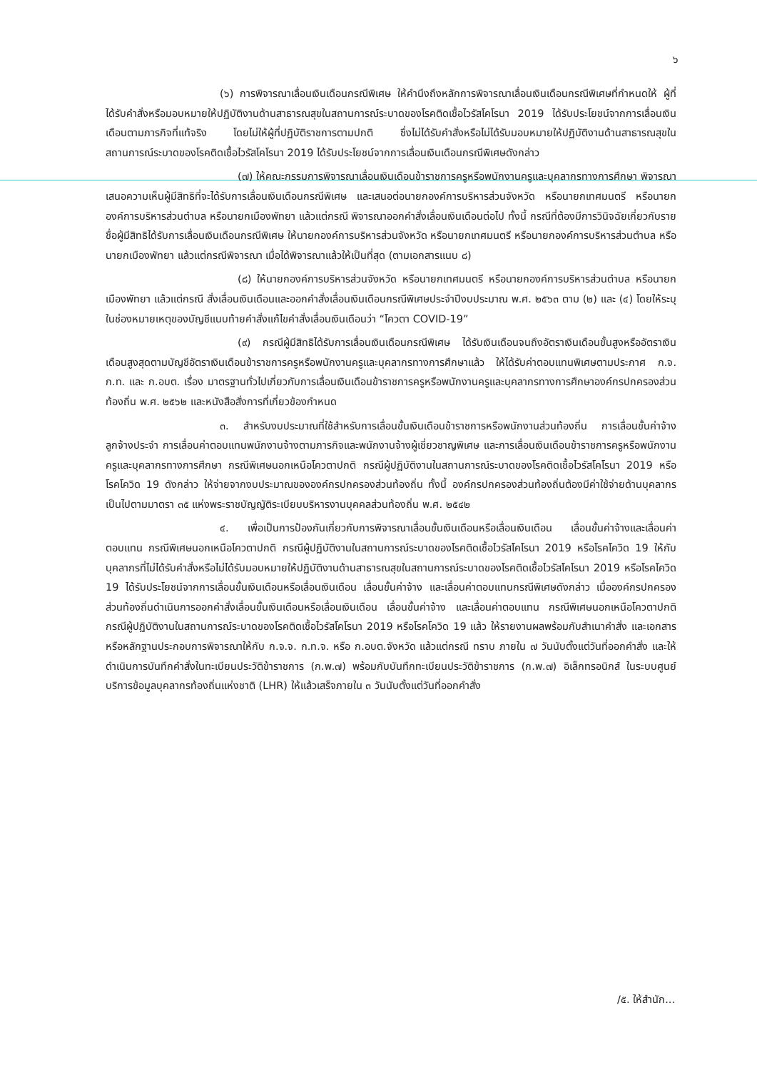๖
(๖) การพิจารณาเลื่อนเงินเดือนกรณีพิเศษ ให้คำนึงถึงหลักการพิจารณาเลื่อนเงินเดือนกรณีพิเศษที่กำหนดให้ ผู้ที่ได้รับคำสั่งหรือมอบหมายให้ปฏิบัติงานด้านสาธารณสุขในสถานการณ์ระบาดของโรคติดเชื้อไวรัสโคโรนา 2019 ได้รับประโยชน์จากการเลื่อนเงินเดือนตามภารกิจที่แท้จริง โดยไม่ให้ผู้ที่ปฏิบัติราชการตามปกติ ซึ่งไม่ได้รับคำสั่งหรือไม่ได้รับมอบหมายให้ปฏิบัติงานด้านสาธารณสุขในสถานการณ์ระบาดของโรคติดเชื้อไวรัสโคโรนา 2019 ได้รับประโยชน์จากการเลื่อนเงินเดือนกรณีพิเศษดังกล่าว
(๗) ให้คณะกรรมการพิจารณาเลื่อนเงินเดือนข้าราชการครูหรือพนักงานครูและบุคลากรทางการศึกษา พิจารณาเสนอความเห็นผู้มีสิทธิที่จะได้รับการเลื่อนเงินเดือนกรณีพิเศษ และเสนอต่อนายกองค์การบริหารส่วนจังหวัด หรือนายกเทศมนตรี หรือนายกองค์การบริหารส่วนตำบล หรือนายกเมืองพัทยา แล้วแต่กรณี พิจารณาออกคำสั่งเลื่อนเงินเดือนต่อไป ทั้งนี้ กรณีที่ต้องมีการวินิจฉัยเกี่ยวกับรายชื่อผู้มีสิทธิได้รับการเลื่อนเงินเดือนกรณีพิเศษ ให้นายกองค์การบริหารส่วนจังหวัด หรือนายกเทศมนตรี หรือนายกองค์การบริหารส่วนตำบล หรือนายกเมืองพัทยา แล้วแต่กรณีพิจารณา เมื่อได้พิจารณาแล้วให้เป็นที่สุด (ตามเอกสารแนบ ๘)
(๘) ให้นายกองค์การบริหารส่วนจังหวัด หรือนายกเทศมนตรี หรือนายกองค์การบริหารส่วนตำบล หรือนายกเมืองพัทยา แล้วแต่กรณี สั่งเลื่อนเงินเดือนและออกคำสั่งเลื่อนเงินเดือนกรณีพิเศษประจำปีงบประมาณ พ.ศ. ๒๕๖๓ ตาม (๒) และ (๔) โดยให้ระบุในช่องหมายเหตุของบัญชีแนบท้ายคำสั่งแก้ไขคำสั่งเลื่อนเงินเดือนว่า “โควตา COVID-19”
(๙) กรณีผู้มีสิทธิได้รับการเลื่อนเงินเดือนกรณีพิเศษ ได้รับเงินเดือนจนถึงอัตราเงินเดือนขั้นสูงหรืออัตราเงินเดือนสูงสุดตามบัญชีอัตราเงินเดือนข้าราชการครูหรือพนักงานครูและบุคลากรทางการศึกษาแล้ว ให้ได้รับค่าตอบแทนพิเศษตามประกาศ ก.จ. ก.ท. และ ก.อบต. เรื่อง มาตรฐานทั่วไปเกี่ยวกับการเลื่อนเงินเดือนข้าราชการครูหรือพนักงานครูและบุคลากรทางการศึกษาองค์กรปกครองส่วนท้องถิ่น พ.ศ. ๒๕๖๒ และหนังสือสั่งการที่เกี่ยวข้องกำหนด
๓. สำหรับงบประมาณที่ใช้สำหรับการเลื่อนขั้นเงินเดือนข้าราชการหรือพนักงานส่วนท้องถิ่น การเลื่อนขั้นค่าจ้างลูกจ้างประจำ การเลื่อนค่าตอบแทนพนักงานจ้างตามภารกิจและพนักงานจ้างผู้เชี่ยวชาญพิเศษ และการเลื่อนเงินเดือนข้าราชการครูหรือพนักงานครูและบุคลากรทางการศึกษา กรณีพิเศษนอกเหนือโควตาปกติ กรณีผู้ปฏิบัติงานในสถานการณ์ระบาดของโรคติดเชื้อไวรัสโคโรนา 2019 หรือโรคโควิด 19 ดังกล่าว ให้จ่ายจากงบประมาณขององค์กรปกครองส่วนท้องถิ่น ทั้งนี้ องค์กรปกครองส่วนท้องถิ่นต้องมีค่าใช้จ่ายด้านบุคลากรเป็นไปตามมาตรา ๓๕ แห่งพระราชบัญญัติระเบียบบริหารงานบุคคลส่วนท้องถิ่น พ.ศ. ๒๕๔๒
๔. เพื่อเป็นการป้องกันเกี่ยวกับการพิจารณาเลื่อนขั้นเงินเดือนหรือเลื่อนเงินเดือน เลื่อนขั้นค่าจ้างและเลื่อนค่าตอบแทน กรณีพิเศษนอกเหนือโควตาปกติ กรณีผู้ปฏิบัติงานในสถานการณ์ระบาดของโรคติดเชื้อไวรัสโคโรนา 2019 หรือโรคโควิด 19 ให้กับบุคลากรที่ไม่ได้รับคำสั่งหรือไม่ได้รับมอบหมายให้ปฏิบัติงานด้านสาธารณสุขในสถานการณ์ระบาดของโรคติดเชื้อไวรัสโคโรนา 2019 หรือโรคโควิด 19 ได้รับประโยชน์จากการเลื่อนขั้นเงินเดือนหรือเลื่อนเงินเดือน เลื่อนขั้นค่าจ้าง และเลื่อนค่าตอบแทนกรณีพิเศษดังกล่าว เมื่อองค์กรปกครองส่วนท้องถิ่นดำเนินการออกคำสั่งเลื่อนขั้นเงินเดือนหรือเลื่อนเงินเดือน เลื่อนขั้นค่าจ้าง และเลื่อนค่าตอบแทน กรณีพิเศษนอกเหนือโควตาปกติ กรณีผู้ปฏิบัติงานในสถานการณ์ระบาดของโรคติดเชื้อไวรัสโคโรนา 2019 หรือโรคโควิด 19 แล้ว ให้รายงานผลพร้อมกับสำเนาคำสั่ง และเอกสารหรือหลักฐานประกอบการพิจารณาให้กับ ก.จ.จ. ก.ท.จ. หรือ ก.อบต.จังหวัด แล้วแต่กรณี ทราบ ภายใน ๗ วันนับตั้งแต่วันที่ออกคำสั่ง และให้ดำเนินการบันทึกคำสั่งในทะเบียนประวัติข้าราชการ (ก.พ.๗) พร้อมกับบันทึกทะเบียนประวัติข้าราชการ (ก.พ.๗) อิเล็กทรอนิกส์ ในระบบศูนย์บริการข้อมูลบุคลากรท้องถิ่นแห่งชาติ (LHR) ให้แล้วเสร็จภายใน ๓ วันนับตั้งแต่วันที่ออกคำสั่ง
/๕. ให้สำนัก...